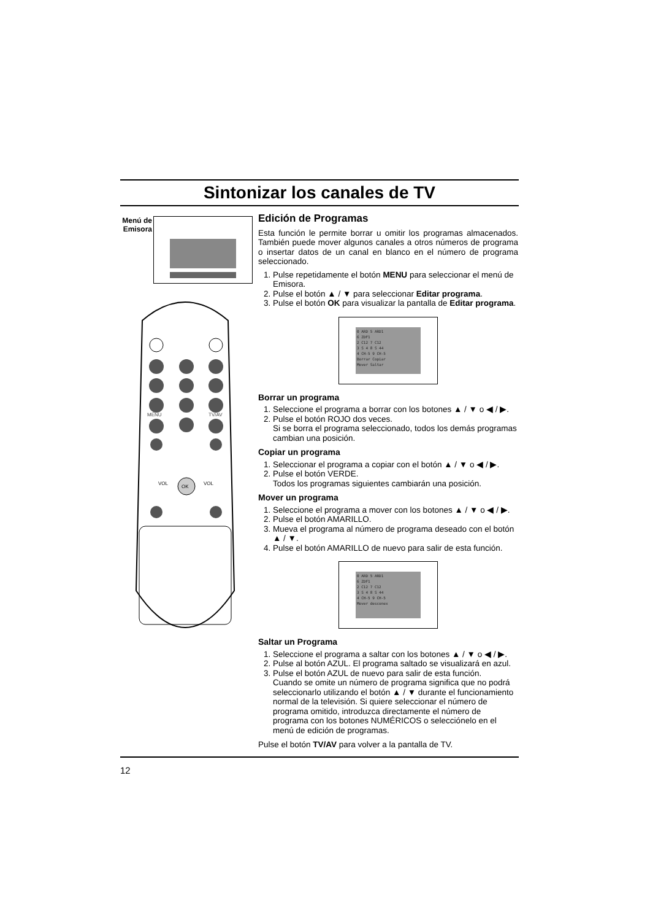Sintonizar los canales de TV
Menú de Emisora
MENU
TV/AV
OK
VOL
VOL
Edición de Programas
Esta función le permite borrar u omitir los programas almacenados. También puede mover algunos canales a otros números de programa o insertar datos de un canal en blanco en el número de programa seleccionado.
1. Pulse repetidamente el botón MENU para seleccionar el menú de Emisora.
2. Pulse el botón ▲ / ▼ para seleccionar Editar programa.
3. Pulse el botón OK para visualizar la pantalla de Editar programa.
0 ARD 5 ARD1
6 ZDF1
2 C12 7 C12
3 S 4 8 S 44
4 CH-5 9 CH-5
Borrar Copiar
Mover Saltar
Borrar un programa
1. Seleccione el programa a borrar con los botones ▲ / ▼ o ◀ / ▶.
2. Pulse el botón ROJO dos veces.
Si se borra el programa seleccionado, todos los demás programas cambian una posición.
Copiar un programa
1. Seleccionar el programa a copiar con el botón ▲ / ▼ o ◀ / ▶.
2. Pulse el botón VERDE.
Todos los programas siguientes cambiarán una posición.
Mover un programa
1. Seleccione el programa a mover con los botones ▲ / ▼ o ◀ / ▶.
2. Pulse el botón AMARILLO.
3. Mueva el programa al número de programa deseado con el botón ▲ / ▼.
4. Pulse el botón AMARILLO de nuevo para salir de esta función.
0 ARD 5 ARD1
6 ZDF1
2 C12 7 C12
3 S 4 8 S 44
4 CH-5 9 CH-5
Mover desconex
Saltar un Programa
1. Seleccione el programa a saltar con los botones ▲ / ▼ o ◀ / ▶.
2. Pulse al botón AZUL. El programa saltado se visualizará en azul.
3. Pulse el botón AZUL de nuevo para salir de esta función.
Cuando se omite un número de programa significa que no podrá seleccionarlo utilizando el botón ▲ / ▼ durante el funcionamiento normal de la televisión. Si quiere seleccionar el número de programa omitido, introduzca directamente el número de programa con los botones NUMÉRICOS o selecciónelo en el menú de edición de programas.
Pulse el botón TV/AV para volver a la pantalla de TV.
12